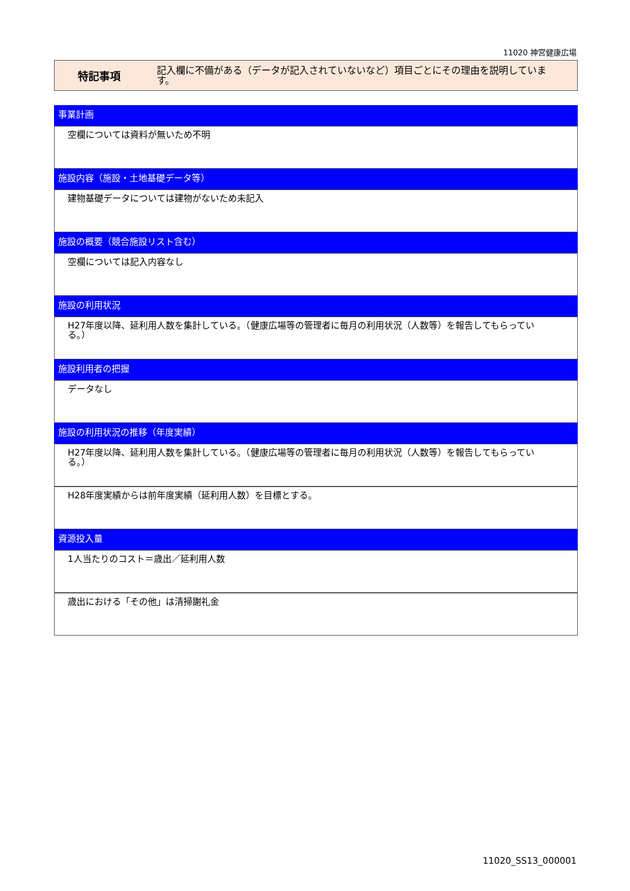11020 神宮健康広場
特記事項
記入欄に不備がある（データが記入されていないなど）項目ごとにその理由を説明しています。
事業計画
空欄については資料が無いため不明
施設内容（施設・土地基礎データ等）
建物基礎データについては建物がないため未記入
施設の概要（競合施設リスト含む）
空欄については記入内容なし
施設の利用状況
H27年度以降、延利用人数を集計している。（健康広場等の管理者に毎月の利用状況（人数等）を報告してもらっている。）
施設利用者の把握
データなし
施設の利用状況の推移（年度実績）
H27年度以降、延利用人数を集計している。（健康広場等の管理者に毎月の利用状況（人数等）を報告してもらっている。）
H28年度実績からは前年度実績（延利用人数）を目標とする。
資源投入量
1人当たりのコスト＝歳出／延利用人数
歳出における「その他」は清掃謝礼金
11020_SS13_000001